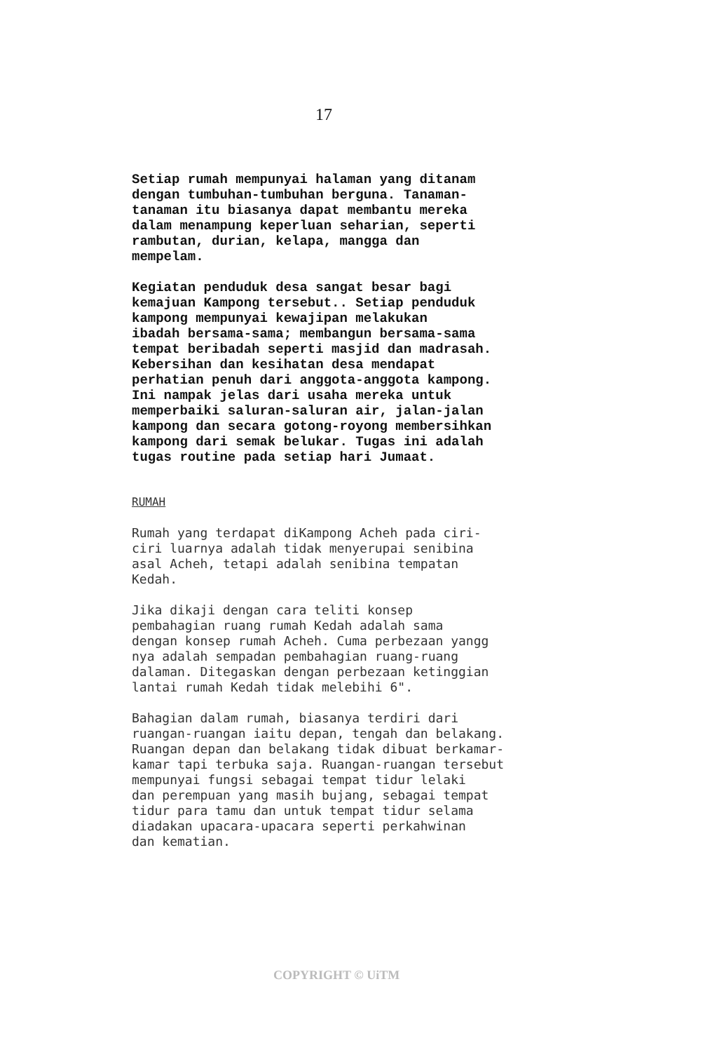17
Setiap rumah mempunyai halaman yang ditanam dengan tumbuhan-tumbuhan berguna. Tanaman- tanaman itu biasanya dapat membantu mereka dalam menampung keperluan seharian, seperti rambutan, durian, kelapa, mangga dan mempelam.
Kegiatan penduduk desa sangat besar bagi kemajuan Kampong tersebut.. Setiap penduduk kampong mempunyai kewajipan melakukan ibadah bersama-sama; membangun bersama-sama tempat beribadah seperti masjid dan madrasah. Kebersihan dan kesihatan desa mendapat perhatian penuh dari anggota-anggota kampong. Ini nampak jelas dari usaha mereka untuk memperbaiki saluran-saluran air, jalan-jalan kampong dan secara gotong-royong membersihkan kampong dari semak belukar. Tugas ini adalah tugas routine pada setiap hari Jumaat.
RUMAH
Rumah yang terdapat diKampong Acheh pada ciri- ciri luarnya adalah tidak menyerupai senibina asal Acheh, tetapi adalah senibina tempatan Kedah.
Jika dikaji dengan cara teliti konsep pembahagian ruang rumah Kedah adalah sama dengan konsep rumah Acheh. Cuma perbezaan yangg nya adalah sempadan pembahagian ruang-ruang dalaman. Ditegaskan dengan perbezaan ketinggian lantai rumah Kedah tidak melebihi 6".
Bahagian dalam rumah, biasanya terdiri dari ruangan-ruangan iaitu depan, tengah dan belakang. Ruangan depan dan belakang tidak dibuat berkamar- kamar tapi terbuka saja. Ruangan-ruangan tersebut mempunyai fungsi sebagai tempat tidur lelaki dan perempuan yang masih bujang, sebagai tempat tidur para tamu dan untuk tempat tidur selama diadakan upacara-upacara seperti perkahwinan dan kematian.
COPYRIGHT © UiTM